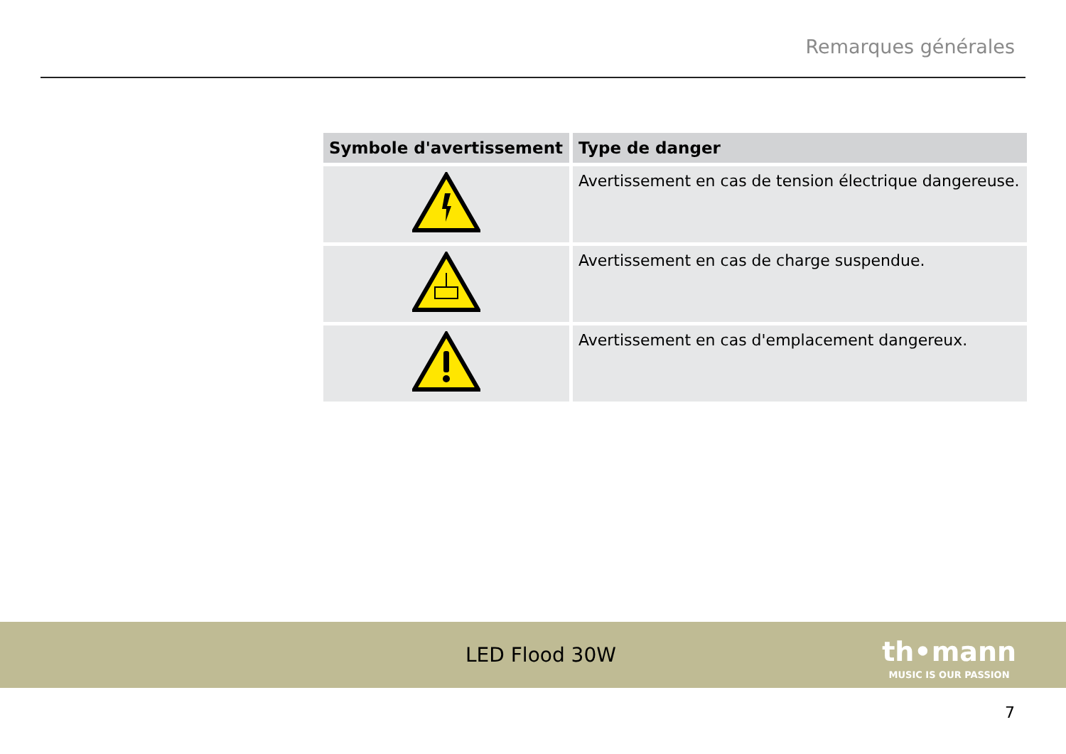Remarques générales
| Symbole d'avertissement | Type de danger |
| --- | --- |
| | Avertissement en cas de tension électrique dangereuse. |
| | Avertissement en cas de charge suspendue. |
| | Avertissement en cas d'emplacement dangereux. |
LED Flood 30W
th•mann
MUSIC IS OUR PASSION
7